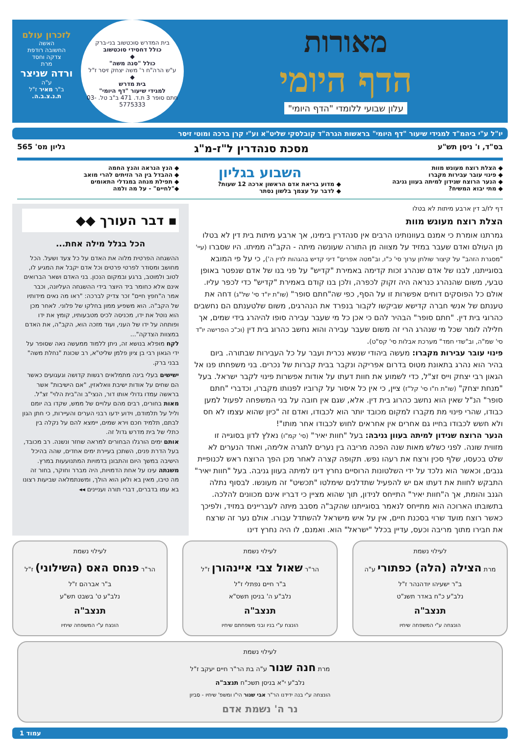מאורות
הדף היומי
עלון שבועי ללומדי "הדף היומי"
בית המדרש סוכטשוב בני-ברק
כולל דחסידי סוכטשוב
◆
כולל "סנה משה"
ע"ש הרה"ח ר' משה יצחק זיסר ז"ל
◆
בית מדרש
למגידי שיעור "דף היומי"
חתם סופר 3 ת.ד. 471 ב"ב טל. 03-5775333
לזכרון עולם
האשה
החשובה רודפת
צדקה וחסד
מרת
ורדה שניצר
ע"ה
ב"ר מאיר ז"ל
ת.נ.צ.ב.ה.
יו"ל ע"י ביהמ"ד למגידי שיעור "דף היומי" בראשות הגרה"ד קובלסקי שליט"א וע"י קרן ברכה ומוטי זיסר
בס"ד, ו' ניסן תש"ע מסכת סנהדרין ל"ז-מ"ג גליון מס' 565
◆ הצלת רוצח מעונש מוות
◆ פינוי עובר עבירות מקברו
◆ הנער הרוצח שנידון למיתה בעוון גניבה
◆ מתי יבוא המשיח?
השבוע בגליון
◆ מדוע בריאת אדם הראשון ארכה 12 שעות?
◆ לדבר על עצמך בלשון נסתר
◆ הנץ הנראה והנץ החמה
◆ ההבדל בין הר הזיתים להרי מואב
◆ תפילת מנחה במגדלי התאומים
◆"לחיים" - על מה ולמה
דף לז/ב דין ארבע מיתות לא בטלו
הצלת רוצח מעונש מוות
גמרתנו אומרת כי אמנם בעוונותינו הרבים אין סנהדרין בימינו, אך ארבע מיתות בית דין לא בטלו מן העולם ואדם שעבר במזיד על מצווה מן התורה שעונשה מיתה - הקב"ה ממיתו. היו שסברו (עיי' "מסגרת הזהב" על קיצור שולחן ערוך סי' כ"ו, וב"מטה אפרים" דיני קדיש בהגהות לדין ה'), כי על פי המובא בסוגייתנו, לבנו של אדם שנהרג זכות קדימה באמירת "קדיש" על פני בנו של אדם שנפטר באופן טבעי, משום שהנהרג כנראה היה זקוק לכפרה, ולכן בנו קודם באמירת "קדיש" כדי לכפר עליו. אולם כל הפוסקים דוחים אפשרות זו על הסף, כפי שה"חתם סופר" (שו"ת יו"ד סי' של"ג) דחה את טענתם של אנשי חברה קדישא שביקשו לקבור בנפרד את הנהרגים, משום שלטענתם הם נחשבים כהרוגי בית דין. "חתם סופר" הבהיר להם כי אכן כל מי שעבר עבירה סופו להיהרג בידי שמים, אך חלילה לומר שכל מי שנהרג הרי זה משום שעבר עבירה והוא נחשב כהרוג בית דין (וכ"כ הפרישה יו"ד סי' שמ"ה, וב"שדי חמד" מערכת אבלות סי' קס"ט).
פינוי עובר עבירות מקברו: מעשה ביהודי שנשא נכרית ועבר על כל העבירות שבתורה. ביום בהיר הוא נהרג בתאונת מטוס בדרום אפריקה ונקבר בבית קברות של נכרים. בני משפחתו פנו אל הגאון רבי יצחק וייס זצ"ל, כדי לשמוע את חוות דעתו על אודות אפשרות פינוי לקבר ישראל. בעל "מנחת יצחק" (שו"ת ח"ו סי' קל"ז) ציין, כי אין כל איסור על קרוביו לפנותו מקברו, וכדברי "חתם סופר" הנ"ל שאין הוא נחשב כהרוג בית דין. אלא, שגם אין חובה על בני המשפחה לפעול למען כבודו, שהרי פינוי מת מקברו למקום מכובד יותר הוא לכבודו, ואדם זה "כיון שהוא עצמו לא חס ולא חשש לכבודו בחייו גם אחרים אין אחראים לחוש לכבודו אחר מותו"!
הנער הרוצח שנידון למיתה בעוון גניבה: בעל "חוות יאיר" (סי' קמ"ו) נאלץ לדון בסוגייה זו מזווית שונה. לפני כשלש מאות שנה הפכה מריבה בין נערים לתגרה אלימה, ואחד הנערים לא שלט בכעסו, שלף סכין ורצח את רעהו נפש. תקופה קצרה לאחר מכן הפך הרוצח ראש לכנופיית גנבים, וכאשר הוא נלכד על ידי השלטונות הרוסיים נחרץ דינו למיתה בעוון גניבה. בעל "חוות יאיר" התבקש לחוות את דעתו אם יש להפעיל שתדלנים שימלטו "תכשיט" זה מעונשו. לבסוף נתלה הגנב והומת, אך ה"חוות יאיר" התייחס לנידון, תוך שהוא מציין כי דבריו אינם מכוונים להלכה. בתשובתו הארוכה הוא מתייחס לנאמר בסוגייתנו שהקב"ה מסבב מיתה לעבריינים במזיד, ולפיכך כאשר רוצח מועד שרוי בסכנת חיים, אין על איש מישראל להשתדל עבורו. אולם נער זה שרצח את חבירו מתוך מריבה וכעס, עדיין בכלל "ישראל" הוא. ואמנם, לו היה נחרץ דינו
▪ דבר העורך ◆◆
הכל בגלל מילה אחת...
ההשגחה הפרטית מלוה את האדם על כל צעד ושעל. הכל מחושב ומסודר לפרטי פרטים וכל אדם יקבל את המגיע לו, לטוב ולמוטב, ברגע ובמקום הנכון. בני האדם ושאר הברואים אינם אלא כחומר ביד היוצר בידי ההשגחה העליונה, וכבר אמר ה"חפץ חיים" זכר צדיק לברכה: "ראו מה נאים מידותיו של הקב"ה. הוא משפיע ממון בחלקו של פלוני. לאחר מכן הוא נוטל את ידו, מכניסה לכיס מטבעותיו, קומץ את ידו ופותחה על ידו של העני, ועוד מזכה הוא, הקב"ה, את האדם במצוות הצדקה"...
לקח מופלא בנושא זה, ניתן ללמוד ממעשה נאה שסופר על ידי הגאון רבי בן ציון פלמן שליט"א, רב שכונת "נחלת משה" בבני ברק.
ישישים בעלי בינה מתמלאים רגשות קדושה וגעגועים כאשר הם שחים על אודות ישיבת וואלאזין, "אם הישיבות" אשר בראשה עמדו גדולי אותו דור, הנצי"ב וה"בית הלוי" זצ"ל.
מאות בחורים, רבים מהם עלויים של ממש, שקדו בה יומם וליל על תלמודם, וידוע ידעו רבני הערים והעיירות, כי חתן הגון לבתם, תלמיד חכם וירא שמים, יימצא להם על נקלה בין כתלי של בית מדרש גדול זה.
אותם ימים הורגלו הבחורים למראה שחזר ונשנה. רב מכובד, בעל הדרת פנים, השתכן בעיירת ימים אחדים, שהה בהיכל הישיבה במשך היום והתבונן בדמויות המתנועעות במרץ.
משנתה עינו על אחת הדמויות, היה מברר וחוקר, בחור זה מה טיבו, מאין בא ולאן הוא הולך, ומשנתמלאה שביעות רצונו בא עמו בדברים, דברי תורה ועניינים ◂◂
לעילוי נשמת
מרת הצילה (הלה) כפתורי ע"ה
ב"ר ישעיהו יודהנהר ז"ל
נלב"ע כ"ח באדר תשנ"ט
תנצב"ה
הונצחה ע"י המשפחה שיחיו
לעילוי נשמת
הר"ר שאול צבי איינהורן ז"ל
ב"ר חיים נפתלי ז"ל
נלב"ע ה' בניסן תשס"א
תנצב"ה
הונצח ע"י בניו ובני משפחתם שיחיו
לעילוי נשמת
הר"ר פנחס האס (השילוני) ז"ל
ב"ר אברהם ז"ל
נלב"ע ט' בשבט תש"ע
תנצב"ה
הונצח ע"י המשפחה שיחיו
לעילוי נשמת
מרת חנה שנור ע"ה בת הר"ר חיים יעקב ז"ל
נלב"ע י"א בניסן תשכ"ח תנצב"ה
הונצחה ע"י בנה ידידנו הר"ר אבי שנור הי"ו ומשפ' שיחיו - סביון
נר ה' נשמת אדם
עמוד 1